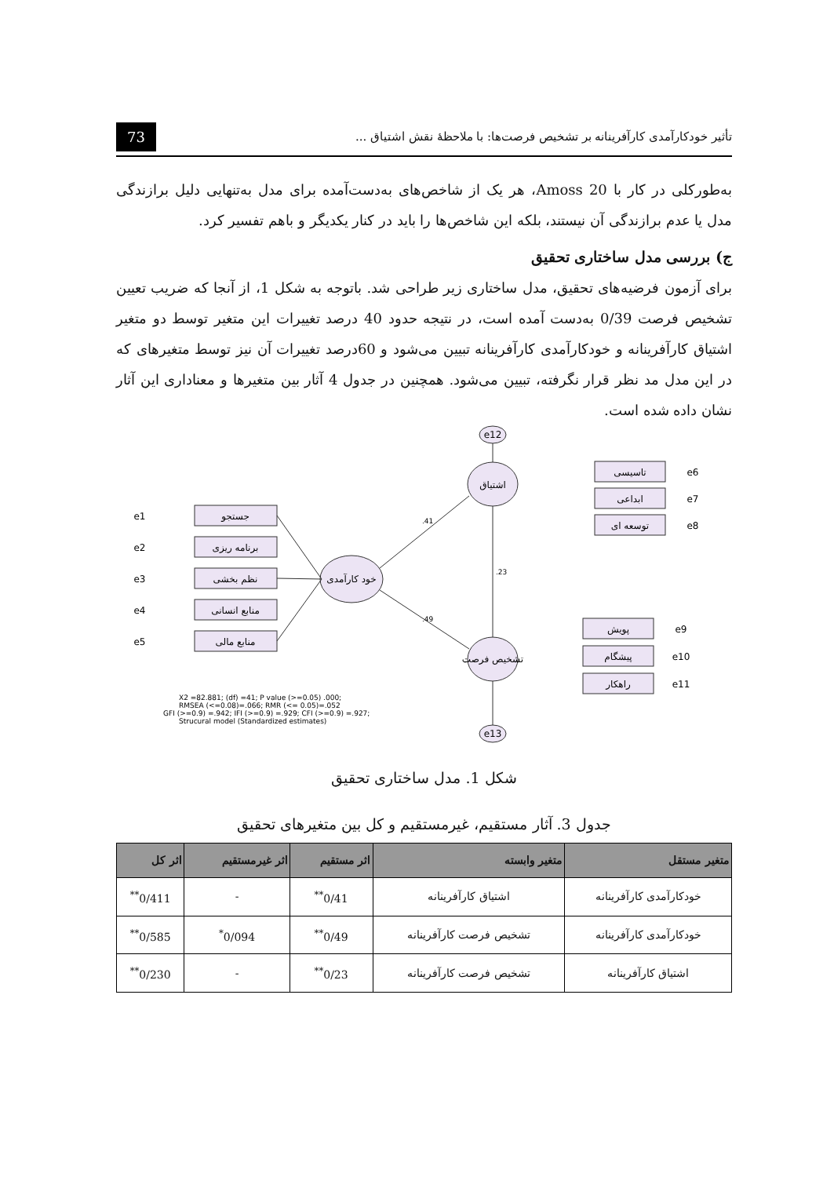تأثیر خودکارآمدی کارآفرینانه بر تشخیص فرصت‌ها: با ملاحظهٔ نقش اشتیاق ... 73
به‌طورکلی در کار با Amoss 20، هر یک از شاخص‌های به‌دست‌آمده برای مدل به‌تنهایی دلیل برازندگی مدل یا عدم برازندگی آن نیستند، بلکه این شاخص‌ها را باید در کنار یکدیگر و باهم تفسیر کرد.
ج) بررسی مدل ساختاری تحقیق
برای آزمون فرضیه‌های تحقیق، مدل ساختاری زیر طراحی شد. باتوجه به شکل 1، از آنجا که ضریب تعیین تشخیص فرصت 0/39 به‌دست آمده است، در نتیجه حدود 40 درصد تغییرات این متغیر توسط دو متغیر اشتیاق کارآفرینانه و خودکارآمدی کارآفرینانه تبیین می‌شود و 60درصد تغییرات آن نیز توسط متغیرهای که در این مدل مد نظر قرار نگرفته، تبیین می‌شود. همچنین در جدول 4 آثار بین متغیرها و معناداری این آثار نشان داده شده است.
e12
e13
اشتیاق
خود کارآمدی
تشخیص فرصت
جستجو
برنامه ریزی
نظم بخشی
منابع انسانی
منابع مالی
تاسیسی
ابداعی
توسعه ای
پویش
پیشگام
راهکار
e1
e2
e3
e4
e5
e6
e7
e8
e9
e10
e11
.41
.49
.23
X2 =82.881; (df) =41; P value (>=0.05) .000;
RMSEA (<=0.08)=.066; RMR (<= 0.05)=.052
GFI (>=0.9) =.942; IFI (>=0.9) =.929; CFI (>=0.9) =.927;
Strucural model (Standardized estimates)
شکل 1. مدل ساختاری تحقیق
جدول 3. آثار مستقیم، غیرمستقیم و کل بین متغیرهای تحقیق
| متغیر مستقل | متغیر وابسته | اثر مستقیم | اثر غیرمستقیم | اثر کل |
| --- | --- | --- | --- | --- |
| خودکارآمدی کارآفرینانه | اشتیاق کارآفرینانه | 0/41<sup>**</sup> | - | 0/411<sup>**</sup> |
| خودکارآمدی کارآفرینانه | تشخیص فرصت کارآفرینانه | 0/49<sup>**</sup> | 0/094<sup>*</sup> | 0/585<sup>**</sup> |
| اشتیاق کارآفرینانه | تشخیص فرصت کارآفرینانه | 0/23<sup>**</sup> | - | 0/230<sup>**</sup> |